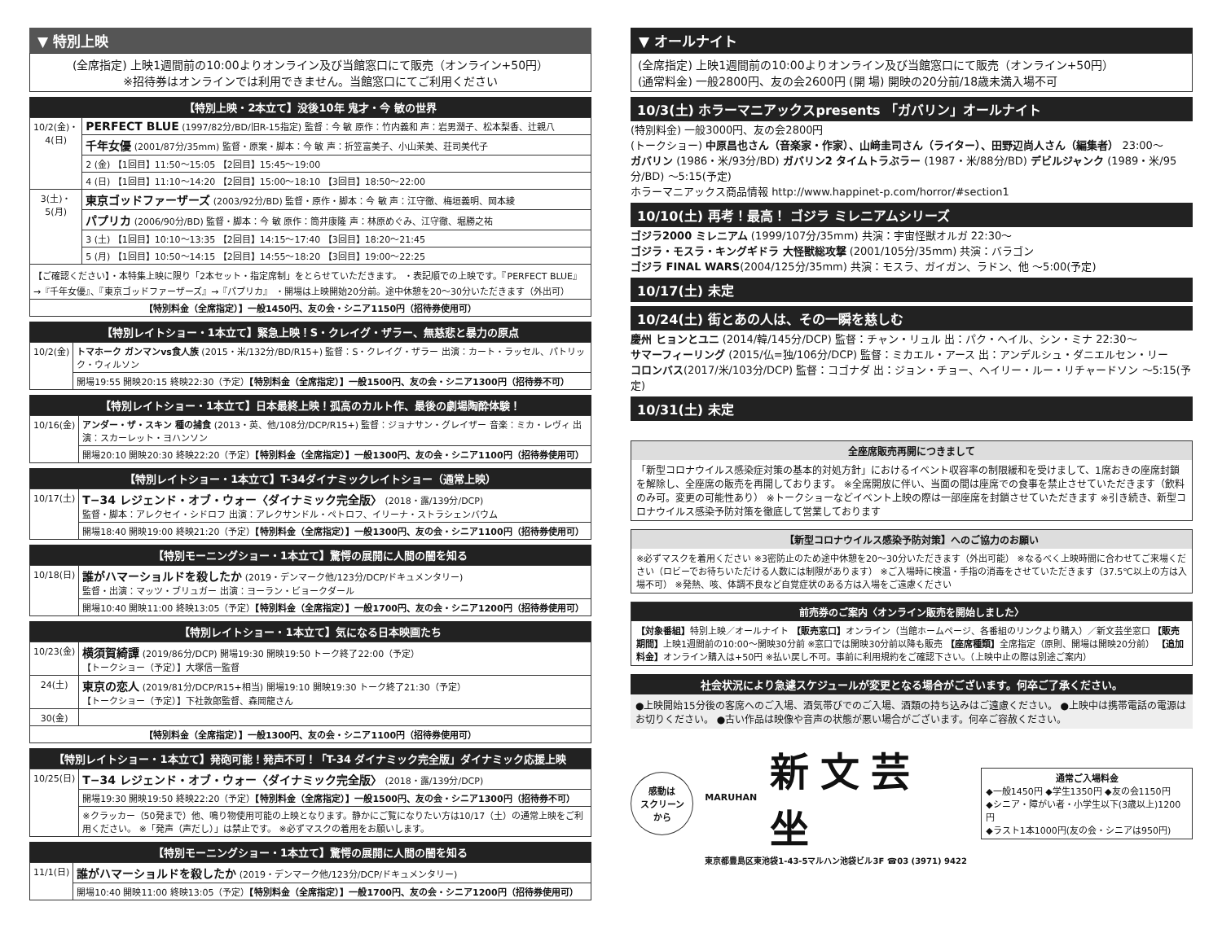▼ 特別上映
(全席指定) 上映1週間前の10:00よりオンライン及び当館窓口にて販売（オンライン+50円）
※招待券はオンラインでは利用できません。当館窓口にてご利用ください
【特別上映・2本立て】没後10年 鬼才・今 敏の世界
| 10/2(金)・4(日) | PERFECT BLUE (1997/82分/BD/旧R-15指定) 監督：今 敏 原作：竹内義和 声：岩男潤子、松本梨香、辻親八 |
| | 千年女優 (2001/87分/35mm) 監督・原案・脚本：今 敏 声：折笠富美子、小山茉美、荘司美代子 |
| | 2 (金) 【1回目】11:50〜15:05 【2回目】15:45〜19:00 |
| | 4 (日) 【1回目】11:10〜14:20 【2回目】15:00〜18:10 【3回目】18:50〜22:00 |
| 3(土)・5(月) | 東京ゴッドファーザーズ (2003/92分/BD) 監督・原作・脚本：今 敏 声：江守徹、梅垣義明、岡本綾 |
| | パプリカ (2006/90分/BD) 監督・脚本：今 敏 原作：筒井康隆 声：林原めぐみ、江守徹、堀勝之祐 |
| | 3 (土) 【1回目】10:10〜13:35 【2回目】14:15〜17:40 【3回目】18:20〜21:45 |
| | 5 (月) 【1回目】10:50〜14:15 【2回目】14:55〜18:20 【3回目】19:00〜22:25 |
| 【ご確認ください】・本特集上映に限り「2本セット・指定席制」をとらせていただきます。 ・表記順での上映です。『PERFECT BLUE』→『千年女優』、『東京ゴッドファーザーズ』→『パプリカ』 ・開場は上映開始20分前。途中休憩を20〜30分いただきます（外出可） | |
| 【特別料金（全席指定）】一般1450円、友の会・シニア1150円（招待券使用可） | |
【特別レイトショー・1本立て】緊急上映！S・クレイグ・ザラー、無慈悲と暴力の原点
| 10/2(金) | トマホーク ガンマンvs食人族 (2015・米/132分/BD/R15+) 監督：S・クレイグ・ザラー 出演：カート・ラッセル、パトリック・ウィルソン |
| | 開場19:55 開映20:15 終映22:30（予定） 【特別料金（全席指定）】一般1500円、友の会・シニア1300円（招待券不可） |
【特別レイトショー・1本立て】日本最終上映！孤高のカルト作、最後の劇場陶酔体験！
| 10/16(金) | アンダー・ザ・スキン 種の捕食 (2013・英、他/108分/DCP/R15+) 監督：ジョナサン・グレイザー 音楽：ミカ・レヴィ 出演：スカーレット・ヨハンソン |
| | 開場20:10 開映20:30 終映22:20（予定） 【特別料金（全席指定）】一般1300円、友の会・シニア1100円（招待券使用可） |
【特別レイトショー・1本立て】T-34ダイナミックレイトショー（通常上映）
| 10/17(土) | T−34 レジェンド・オブ・ウォー〈ダイナミック完全版〉 (2018・露/139分/DCP) 監督・脚本：アレクセイ・シドロフ 出演：アレクサンドル・ペトロフ、イリーナ・ストラシェンバウム |
| | 開場18:40 開映19:00 終映21:20（予定） 【特別料金（全席指定）】一般1300円、友の会・シニア1100円（招待券使用可） |
【特別モーニングショー・1本立て】驚愕の展開に人間の闇を知る
| 10/18(日) | 誰がハマーショルドを殺したか (2019・デンマーク他/123分/DCP/ドキュメンタリー) 監督・出演：マッツ・ブリュガー 出演：ヨーラン・ビョークダール |
| | 開場10:40 開映11:00 終映13:05（予定） 【特別料金（全席指定）】一般1700円、友の会・シニア1200円（招待券使用可） |
【特別レイトショー・1本立て】気になる日本映画たち
| 10/23(金) | 横須賀綺譚 (2019/86分/DCP) 開場19:30 開映19:50 トーク終了22:00（予定） 【トークショー（予定）】大塚信一監督 |
| 24(土) | 東京の恋人 (2019/81分/DCP/R15+相当) 開場19:10 開映19:30 トーク終了21:30（予定） 【トークショー（予定）】下社敦郎監督、森岡龍さん |
| 30(金) | |
| 【特別料金（全席指定）】一般1300円、友の会・シニア1100円（招待券使用可） | |
【特別レイトショー・1本立て】発砲可能！発声不可！「T-34 ダイナミック完全版」ダイナミック応援上映
| 10/25(日) | T−34 レジェンド・オブ・ウォー〈ダイナミック完全版〉 (2018・露/139分/DCP) |
| | 開場19:30 開映19:50 終映22:20（予定） 【特別料金（全席指定）】一般1500円、友の会・シニア1300円（招待券不可） |
| | ※クラッカー（50発まで）他、鳴り物使用可能の上映となります。静かにご覧になりたい方は10/17（土）の通常上映をご利用ください。 ※「発声（声だし）」は禁止です。 ※必ずマスクの着用をお願いします。 |
【特別モーニングショー・1本立て】驚愕の展開に人間の闇を知る
| 11/1(日) | 誰がハマーショルドを殺したか (2019・デンマーク他/123分/DCP/ドキュメンタリー) |
| | 開場10:40 開映11:00 終映13:05（予定） 【特別料金（全席指定）】一般1700円、友の会・シニア1200円（招待券使用可） |
▼ オールナイト
(全席指定) 上映1週間前の10:00よりオンライン及び当館窓口にて販売（オンライン+50円）
(通常料金) 一般2800円、友の会2600円 (開 場) 開映の20分前/18歳未満入場不可
10/3(土) ホラーマニアックスpresents 「ガバリン」オールナイト
(特別料金) 一般3000円、友の会2800円
(トークショー) 中原昌也さん（音楽家・作家）、山﨑圭司さん（ライター）、田野辺尚人さん（編集者） 23:00〜
ガバリン (1986・米/93分/BD) ガバリン2 タイムトラぶラー (1987・米/88分/BD) デビルジャンク (1989・米/95分/BD) 〜5:15(予定)
ホラーマニアックス商品情報 http://www.happinet-p.com/horror/#section1
10/10(土) 再考！最高！ ゴジラ ミレニアムシリーズ
ゴジラ2000 ミレニアム (1999/107分/35mm) 共演：宇宙怪獣オルガ 22:30〜
ゴジラ・モスラ・キングギドラ 大怪獣総攻撃 (2001/105分/35mm) 共演：バラゴン
ゴジラ FINAL WARS(2004/125分/35mm) 共演：モスラ、ガイガン、ラドン、他 〜5:00(予定)
10/17(土) 未定
10/24(土) 街とあの人は、その一瞬を慈しむ
慶州 ヒョンとユニ (2014/韓/145分/DCP) 監督：チャン・リュル 出：パク・ヘイル、シン・ミナ 22:30〜
サマーフィーリング (2015/仏=独/106分/DCP) 監督：ミカエル・アース 出：アンデルシュ・ダニエルセン・リー
コロンバス(2017/米/103分/DCP) 監督：コゴナダ 出：ジョン・チョー、ヘイリー・ルー・リチャードソン 〜5:15(予定)
10/31(土) 未定
全座席販売再開につきまして
「新型コロナウイルス感染症対策の基本的対処方針」におけるイベント収容率の制限緩和を受けまして、1席おきの座席封鎖を解除し、全座席の販売を再開しております。 ※全席開放に伴い、当面の間は座席での食事を禁止させていただきます（飲料のみ可。変更の可能性あり） ※トークショーなどイベント上映の際は一部座席を封鎖させていただきます ※引き続き、新型コロナウイルス感染予防対策を徹底して営業しております
【新型コロナウイルス感染予防対策】へのご協力のお願い
※必ずマスクを着用ください ※3密防止のため途中休憩を20〜30分いただきます（外出可能） ※なるべく上映時間に合わせてご来場ください（ロビーでお待ちいただける人数には制限があります） ※ご入場時に検温・手指の消毒をさせていただきます（37.5℃以上の方は入場不可） ※発熱、咳、体調不良など自覚症状のある方は入場をご遠慮ください
前売券のご案内〈オンライン販売を開始しました〉
【対象番組】特別上映／オールナイト 【販売窓口】オンライン（当館ホームページ、各番組のリンクより購入）／新文芸坐窓口 【販売期間】上映1週間前の10:00〜開映30分前 ※窓口では開映30分前以降も販売 【座席種類】全席指定（原則、開場は開映20分前） 【追加料金】オンライン購入は+50円 ※払い戻し不可。事前に利用規約をご確認下さい。（上映中止の際は別途ご案内）
社会状況により急遽スケジュールが変更となる場合がございます。何卒ご了承ください。
●上映開始15分後の客席へのご入場、酒気帯びでのご入場、酒類の持ち込みはご遠慮ください。 ●上映中は携帯電話の電源はお切りください。 ●古い作品は映像や音声の状態が悪い場合がございます。何卒ご容赦ください。
感動は
スクリーン
から
MARUHAN 新文芸坐
東京都豊島区東池袋1-43-5マルハン池袋ビル3F ☎03 (3971) 9422
通常ご入場料金
◆一般1450円 ◆学生1350円 ◆友の会1150円
◆シニア・障がい者・小学生以下(3歳以上)1200円
◆ラスト1本1000円(友の会・シニアは950円)